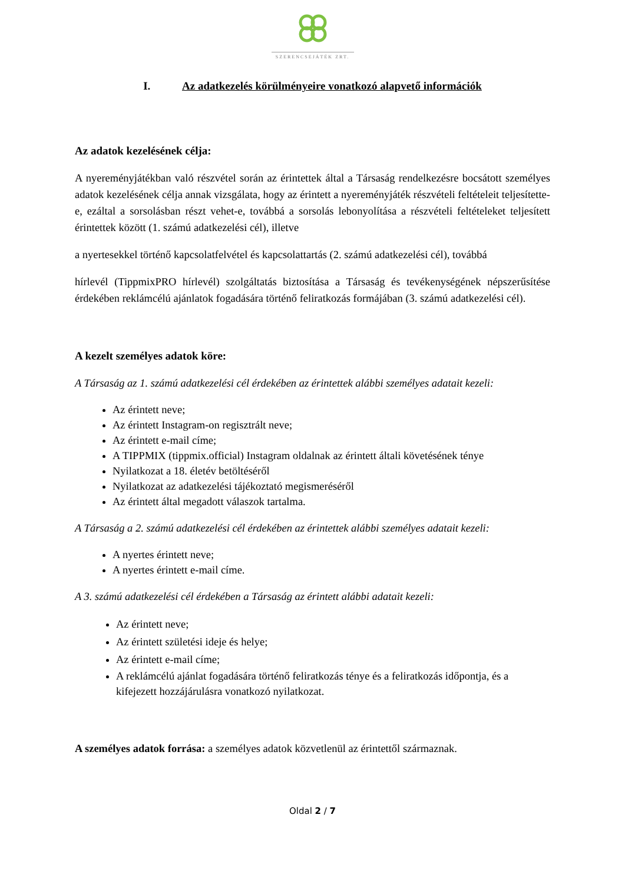SZERENCSEJÁTÉK ZRT.
I. Az adatkezelés körülményeire vonatkozó alapvető információk
Az adatok kezelésének célja:
A nyereményjátékban való részvétel során az érintettek által a Társaság rendelkezésre bocsátott személyes adatok kezelésének célja annak vizsgálata, hogy az érintett a nyereményjáték részvételi feltételeit teljesítette-e, ezáltal a sorsolásban részt vehet-e, továbbá a sorsolás lebonyolítása a részvételi feltételeket teljesített érintettek között (1. számú adatkezelési cél), illetve
a nyertesekkel történő kapcsolatfelvétel és kapcsolattartás (2. számú adatkezelési cél), továbbá
hírlevél (TippmixPRO hírlevél) szolgáltatás biztosítása a Társaság és tevékenységének népszerűsítése érdekében reklámcélú ajánlatok fogadására történő feliratkozás formájában (3. számú adatkezelési cél).
A kezelt személyes adatok köre:
A Társaság az 1. számú adatkezelési cél érdekében az érintettek alábbi személyes adatait kezeli:
Az érintett neve;
Az érintett Instagram-on regisztrált neve;
Az érintett e-mail címe;
A TIPPMIX (tippmix.official) Instagram oldalnak az érintett általi követésének ténye
Nyilatkozat a 18. életév betöltéséről
Nyilatkozat az adatkezelési tájékoztató megismeréséről
Az érintett által megadott válaszok tartalma.
A Társaság a 2. számú adatkezelési cél érdekében az érintettek alábbi személyes adatait kezeli:
A nyertes érintett neve;
A nyertes érintett e-mail címe.
A 3. számú adatkezelési cél érdekében a Társaság az érintett alábbi adatait kezeli:
Az érintett neve;
Az érintett születési ideje és helye;
Az érintett e-mail címe;
A reklámcélú ajánlat fogadására történő feliratkozás ténye és a feliratkozás időpontja, és a kifejezett hozzájárulásra vonatkozó nyilatkozat.
A személyes adatok forrása: a személyes adatok közvetlenül az érintettől származnak.
Oldal 2 / 7